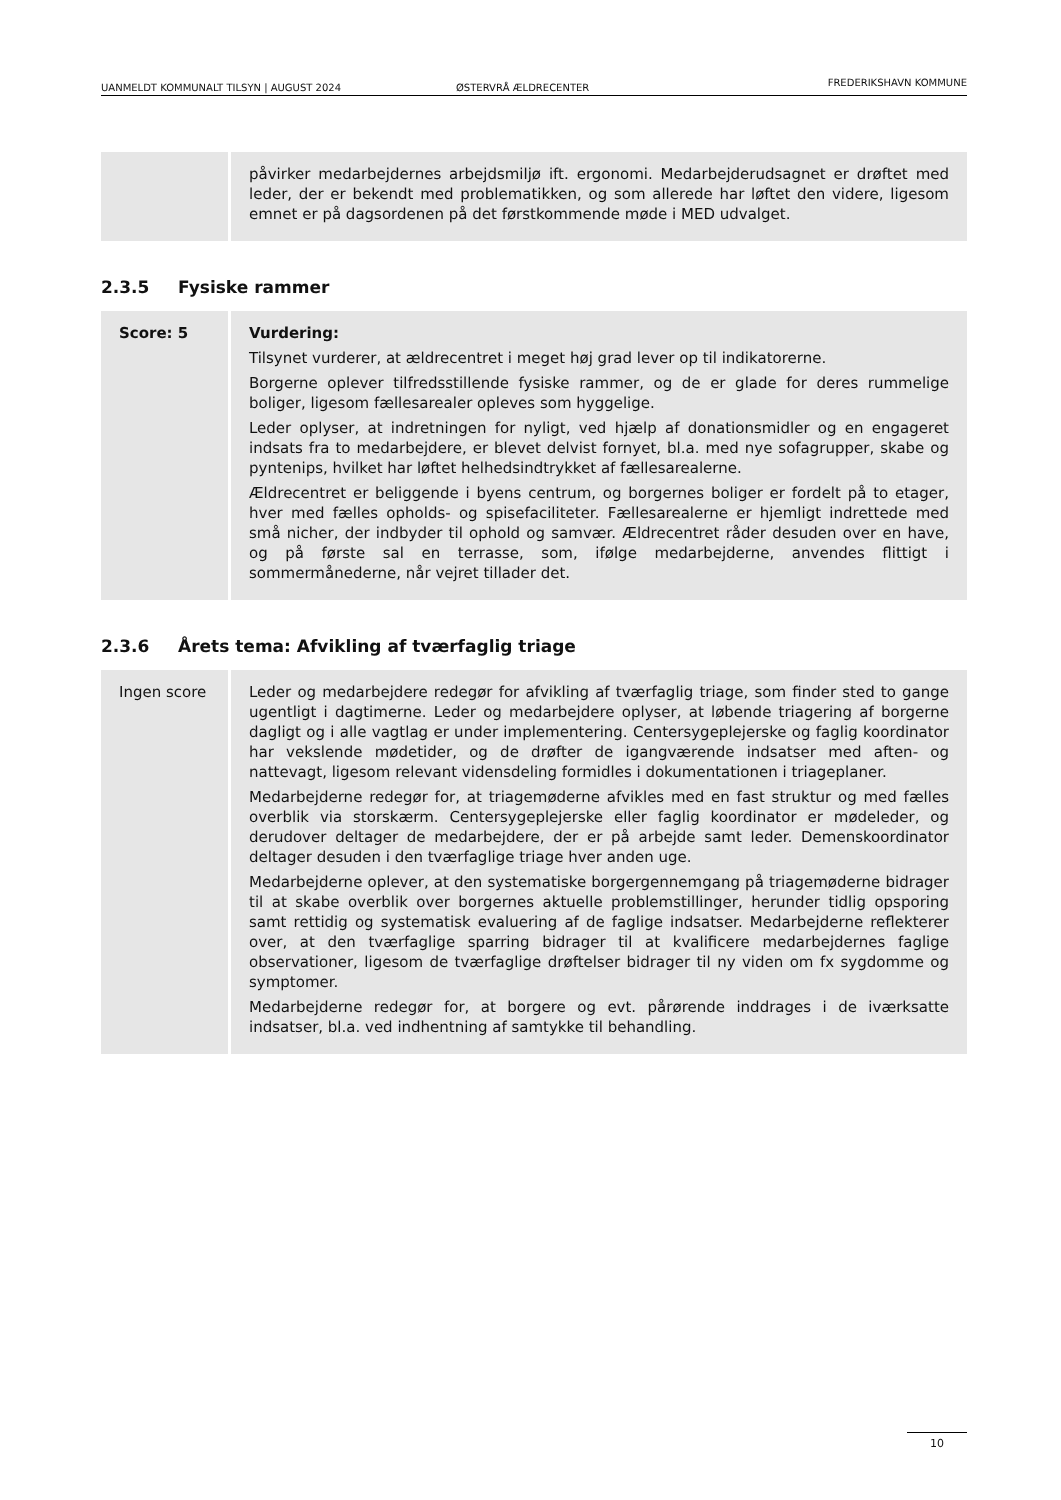UANMELDT KOMMUNALT TILSYN | AUGUST 2024 ØSTERVRÅ ÆLDRECENTER FREDERIKSHAVN KOMMUNE
| | påvirker medarbejdernes arbejdsmiljø ift. ergonomi. Medarbejderudsagnet er drøftet med leder, der er bekendt med problematikken, og som allerede har løftet den videre, ligesom emnet er på dagsordenen på det førstkommende møde i MED udvalget. |
2.3.5 Fysiske rammer
| Score: 5 | Vurdering: Tilsynet vurderer, at ældrecentret i meget høj grad lever op til indikatorerne. Borgerne oplever tilfredsstillende fysiske rammer, og de er glade for deres rummelige boliger, ligesom fællesarealer opleves som hyggelige. Leder oplyser, at indretningen for nyligt, ved hjælp af donationsmidler og en engageret indsats fra to medarbejdere, er blevet delvist fornyet, bl.a. med nye sofagrupper, skabe og pyntenips, hvilket har løftet helhedsindtrykket af fællesarealerne. Ældrecentret er beliggende i byens centrum, og borgernes boliger er fordelt på to etager, hver med fælles opholds- og spisefaciliteter. Fællesarealerne er hjemligt indrettede med små nicher, der indbyder til ophold og samvær. Ældrecentret råder desuden over en have, og på første sal en terrasse, som, ifølge medarbejderne, anvendes flittigt i sommermånederne, når vejret tillader det. |
2.3.6 Årets tema: Afvikling af tværfaglig triage
| Ingen score | Leder og medarbejdere redegør for afvikling af tværfaglig triage, som finder sted to gange ugentligt i dagtimerne. Leder og medarbejdere oplyser, at løbende triagering af borgerne dagligt og i alle vagtlag er under implementering. Centersygeplejerske og faglig koordinator har vekslende mødetider, og de drøfter de igangværende indsatser med aften- og nattevagt, ligesom relevant vidensdeling formidles i dokumentationen i triageplaner. Medarbejderne redegør for, at triagemøderne afvikles med en fast struktur og med fælles overblik via storskærm. Centersygeplejerske eller faglig koordinator er mødeleder, og derudover deltager de medarbejdere, der er på arbejde samt leder. Demenskoordinator deltager desuden i den tværfaglige triage hver anden uge. Medarbejderne oplever, at den systematiske borgergennemgang på triagemøderne bidrager til at skabe overblik over borgernes aktuelle problemstillinger, herunder tidlig opsporing samt rettidig og systematisk evaluering af de faglige indsatser. Medarbejderne reflekterer over, at den tværfaglige sparring bidrager til at kvalificere medarbejdernes faglige observationer, ligesom de tværfaglige drøftelser bidrager til ny viden om fx sygdomme og symptomer. Medarbejderne redegør for, at borgere og evt. pårørende inddrages i de iværksatte indsatser, bl.a. ved indhentning af samtykke til behandling. |
10